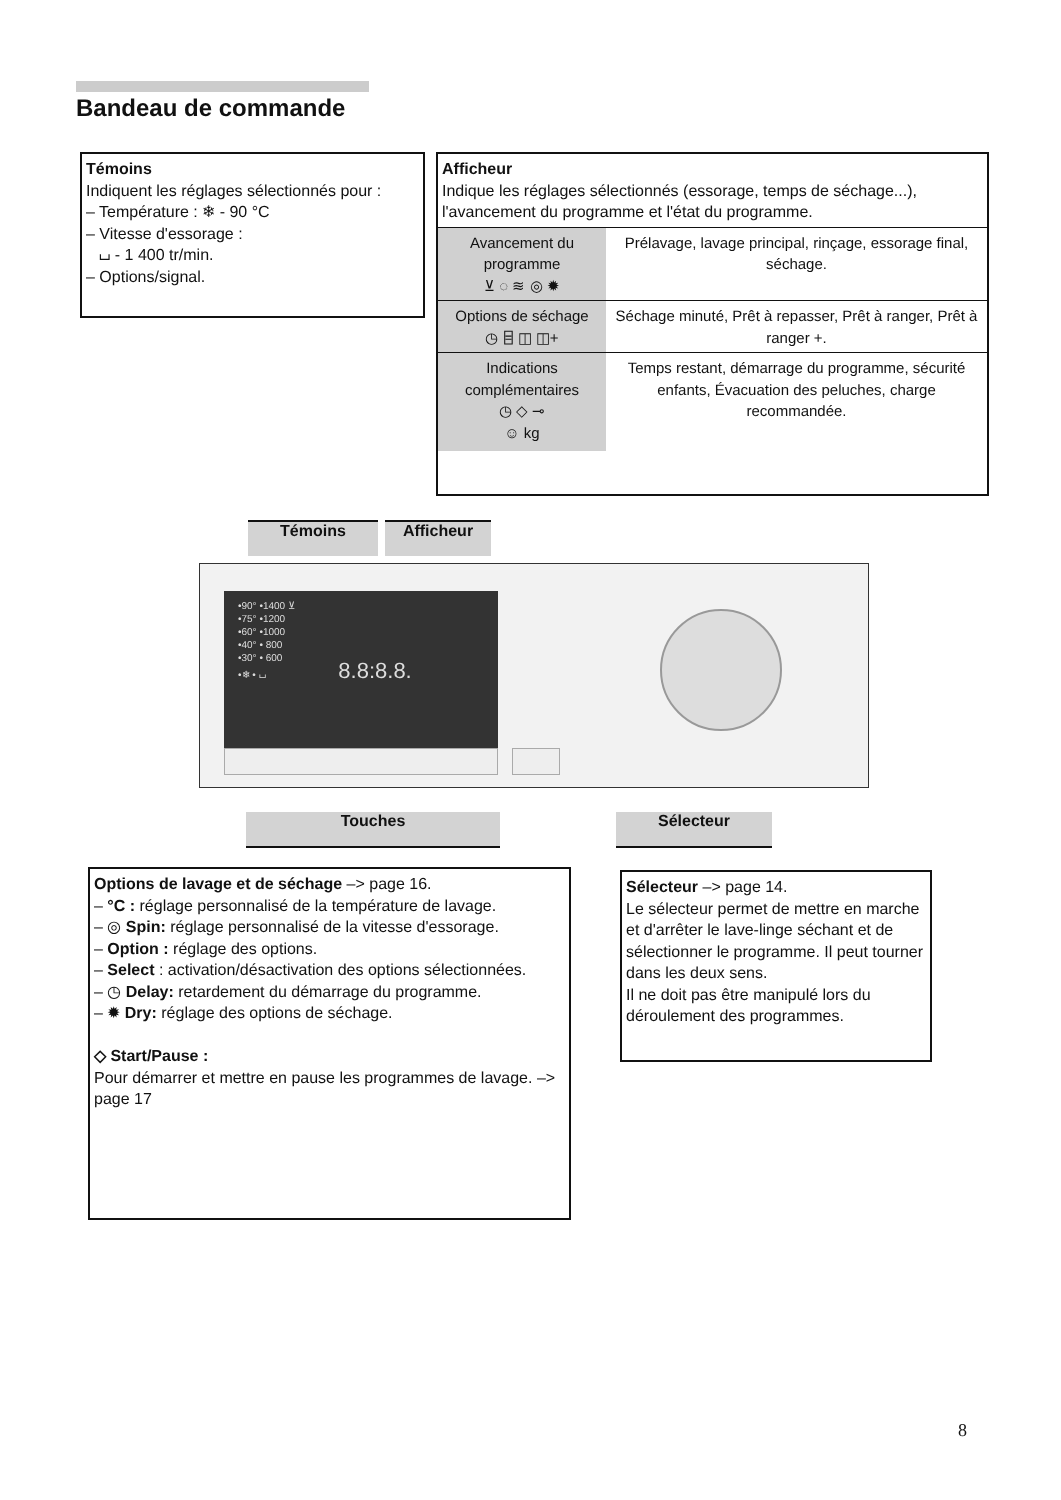Bandeau de commande
Témoins
Indiquent les réglages sélectionnés pour :
– Température : ❄ - 90 °C
– Vitesse d'essorage :
⌴ - 1 400 tr/min.
– Options/signal.
Afficheur
Indique les réglages sélectionnés (essorage, temps de séchage...), l'avancement du programme et l'état du programme.
| Avancement du programme ⊻ ◌ ≋ ◎ ✹ | Prélavage, lavage principal, rinçage, essorage final, séchage. |
| Options de séchage ◷ ⌸ ◫ ◫+ | Séchage minuté, Prêt à repasser, Prêt à ranger, Prêt à ranger +. |
| Indications complémentaires ◷ ◇ ⊸ ☺ kg | Temps restant, démarrage du programme, sécurité enfants, Évacuation des peluches, charge recommandée. |
Témoins Afficheur
•90° •1400 ⊻
•75° •1200
•60° •1000
•40° • 800
•30° • 600
•❄ • ⌴ 8.8:8.8.
Touches Sélecteur
Options de lavage et de séchage –> page 16.
– °C : réglage personnalisé de la température de lavage.
– ◎ Spin: réglage personnalisé de la vitesse d'essorage.
– Option : réglage des options.
– Select : activation/désactivation des options sélectionnées.
– ◷ Delay: retardement du démarrage du programme.
– ✹ Dry: réglage des options de séchage.
◇ Start/Pause :
Pour démarrer et mettre en pause les programmes de lavage. –> page 17
Sélecteur –> page 14.
Le sélecteur permet de mettre en marche et d'arrêter le lave-linge séchant et de sélectionner le programme. Il peut tourner dans les deux sens.
Il ne doit pas être manipulé lors du déroulement des programmes.
8